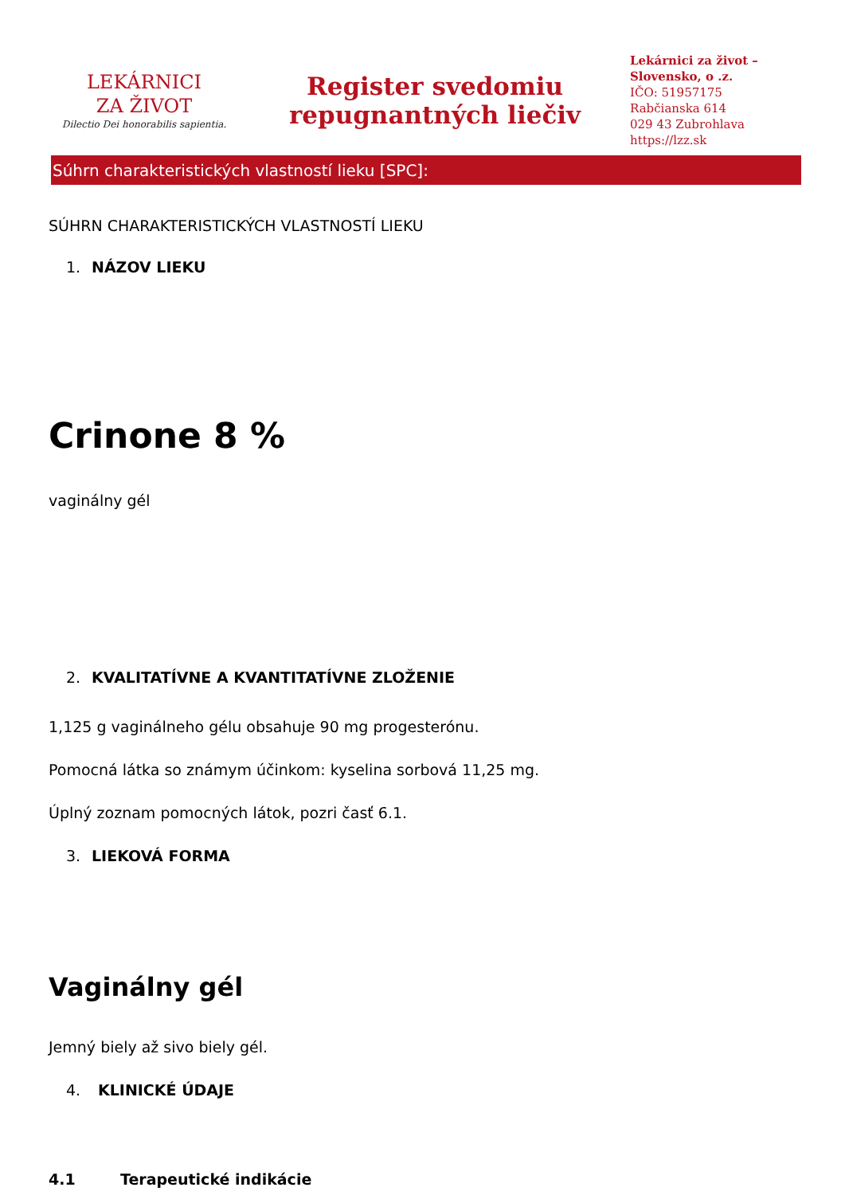LEKÁRNICI
ZA ŽIVOT
Dilectio Dei honorabilis sapientia.
Register svedomiu
repugnantných liečiv
Lekárnici za život – Slovensko, o .z.
IČO: 51957175
Rabčianska 614
029 43 Zubrohlava
https://lzz.sk
Súhrn charakteristických vlastností lieku [SPC]:
SÚHRN CHARAKTERISTICKÝCH VLASTNOSTÍ LIEKU
1. NÁZOV LIEKU
Crinone 8 %
vaginálny gél
2. KVALITATÍVNE A KVANTITATÍVNE ZLOŽENIE
1,125 g vaginálneho gélu obsahuje 90 mg progesterónu.
Pomocná látka so známym účinkom: kyselina sorbová 11,25 mg.
Úplný zoznam pomocných látok, pozri časť 6.1.
3. LIEKOVÁ FORMA
Vaginálny gél
Jemný biely až sivo biely gél.
4. KLINICKÉ ÚDAJE
4.1 Terapeutické indikácie